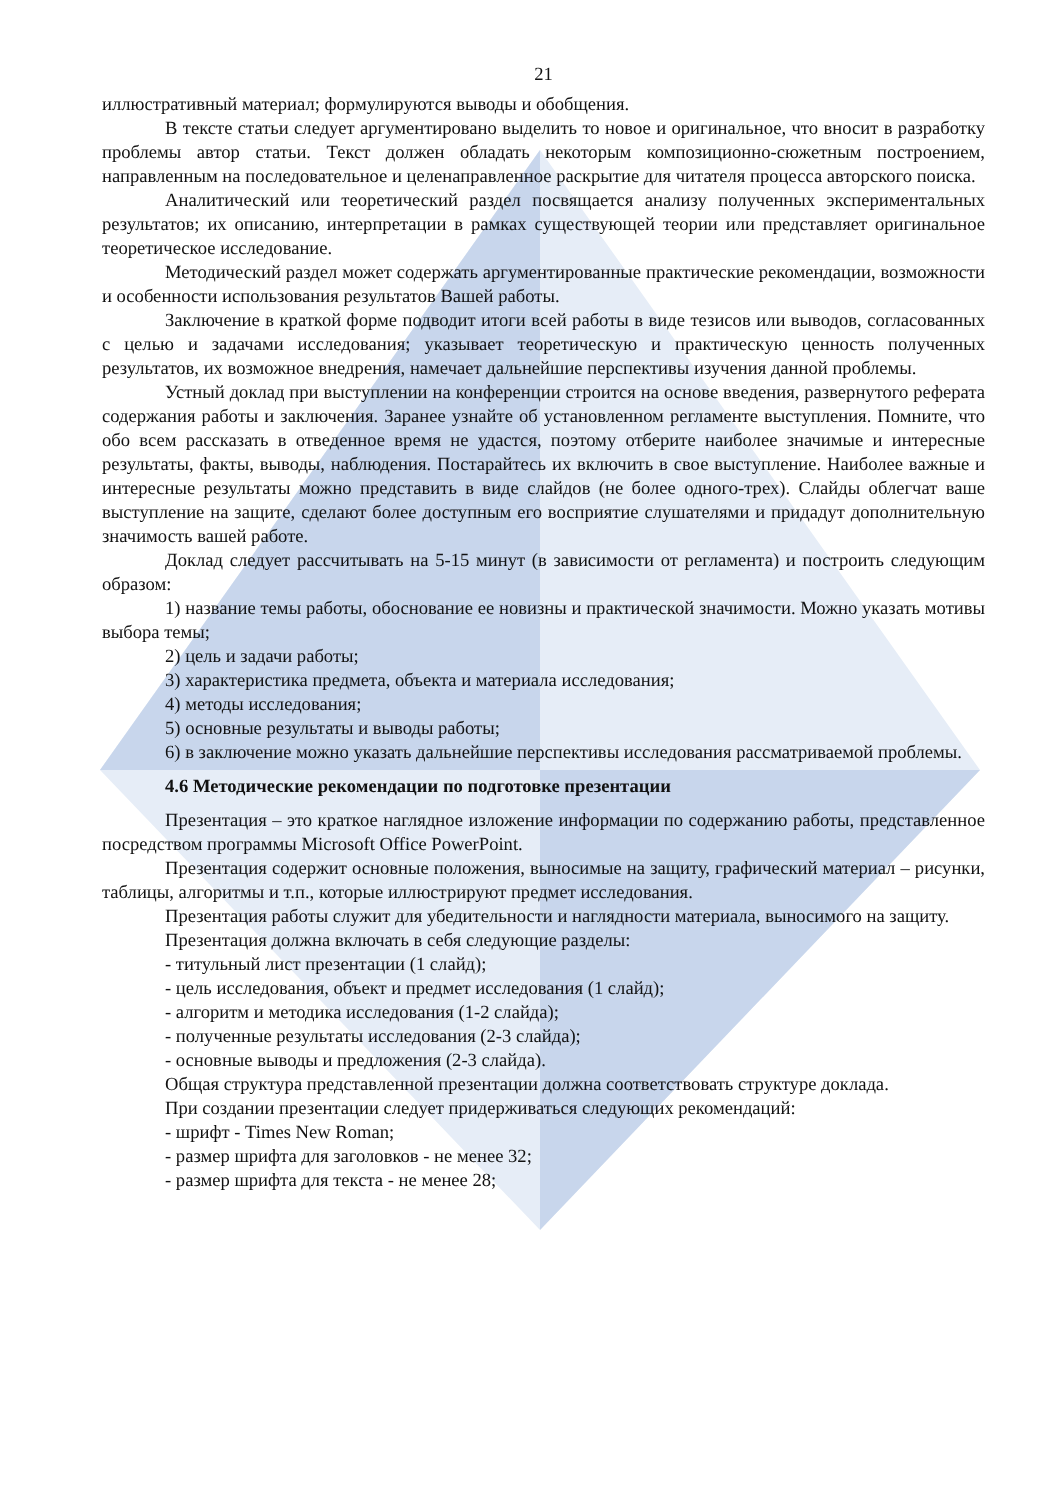21
иллюстративный материал; формулируются выводы и обобщения.
В тексте статьи следует аргументировано выделить то новое и оригинальное, что вносит в разработку проблемы автор статьи. Текст должен обладать некоторым композиционно-сюжетным построением, направленным на последовательное и целенаправленное раскрытие для читателя процесса авторского поиска.
Аналитический или теоретический раздел посвящается анализу полученных экспериментальных результатов; их описанию, интерпретации в рамках существующей теории или представляет оригинальное теоретическое исследование.
Методический раздел может содержать аргументированные практические рекомендации, возможности и особенности использования результатов Вашей работы.
Заключение в краткой форме подводит итоги всей работы в виде тезисов или выводов, согласованных с целью и задачами исследования; указывает теоретическую и практическую ценность полученных результатов, их возможное внедрения, намечает дальнейшие перспективы изучения данной проблемы.
Устный доклад при выступлении на конференции строится на основе введения, развернутого реферата содержания работы и заключения. Заранее узнайте об установленном регламенте выступления. Помните, что обо всем рассказать в отведенное время не удастся, поэтому отберите наиболее значимые и интересные результаты, факты, выводы, наблюдения. Постарайтесь их включить в свое выступление. Наиболее важные и интересные результаты можно представить в виде слайдов (не более одного-трех). Слайды облегчат ваше выступление на защите, сделают более доступным его восприятие слушателями и придадут дополнительную значимость вашей работе.
Доклад следует рассчитывать на 5-15 минут (в зависимости от регламента) и построить следующим образом:
1) название темы работы, обоснование ее новизны и практической значимости. Можно указать мотивы выбора темы;
2) цель и задачи работы;
3) характеристика предмета, объекта и материала исследования;
4) методы исследования;
5) основные результаты и выводы работы;
6) в заключение можно указать дальнейшие перспективы исследования рассматриваемой проблемы.
4.6 Методические рекомендации по подготовке презентации
Презентация – это краткое наглядное изложение информации по содержанию работы, представленное посредством программы Microsoft Office PowerPoint.
Презентация содержит основные положения, выносимые на защиту, графический материал – рисунки, таблицы, алгоритмы и т.п., которые иллюстрируют предмет исследования.
Презентация работы служит для убедительности и наглядности материала, выносимого на защиту.
Презентация должна включать в себя следующие разделы:
- титульный лист презентации (1 слайд);
- цель исследования, объект и предмет исследования (1 слайд);
- алгоритм и методика исследования (1-2 слайда);
- полученные результаты исследования (2-3 слайда);
- основные выводы и предложения (2-3 слайда).
Общая структура представленной презентации должна соответствовать структуре доклада.
При создании презентации следует придерживаться следующих рекомендаций:
- шрифт - Times New Roman;
- размер шрифта для заголовков - не менее 32;
- размер шрифта для текста - не менее 28;